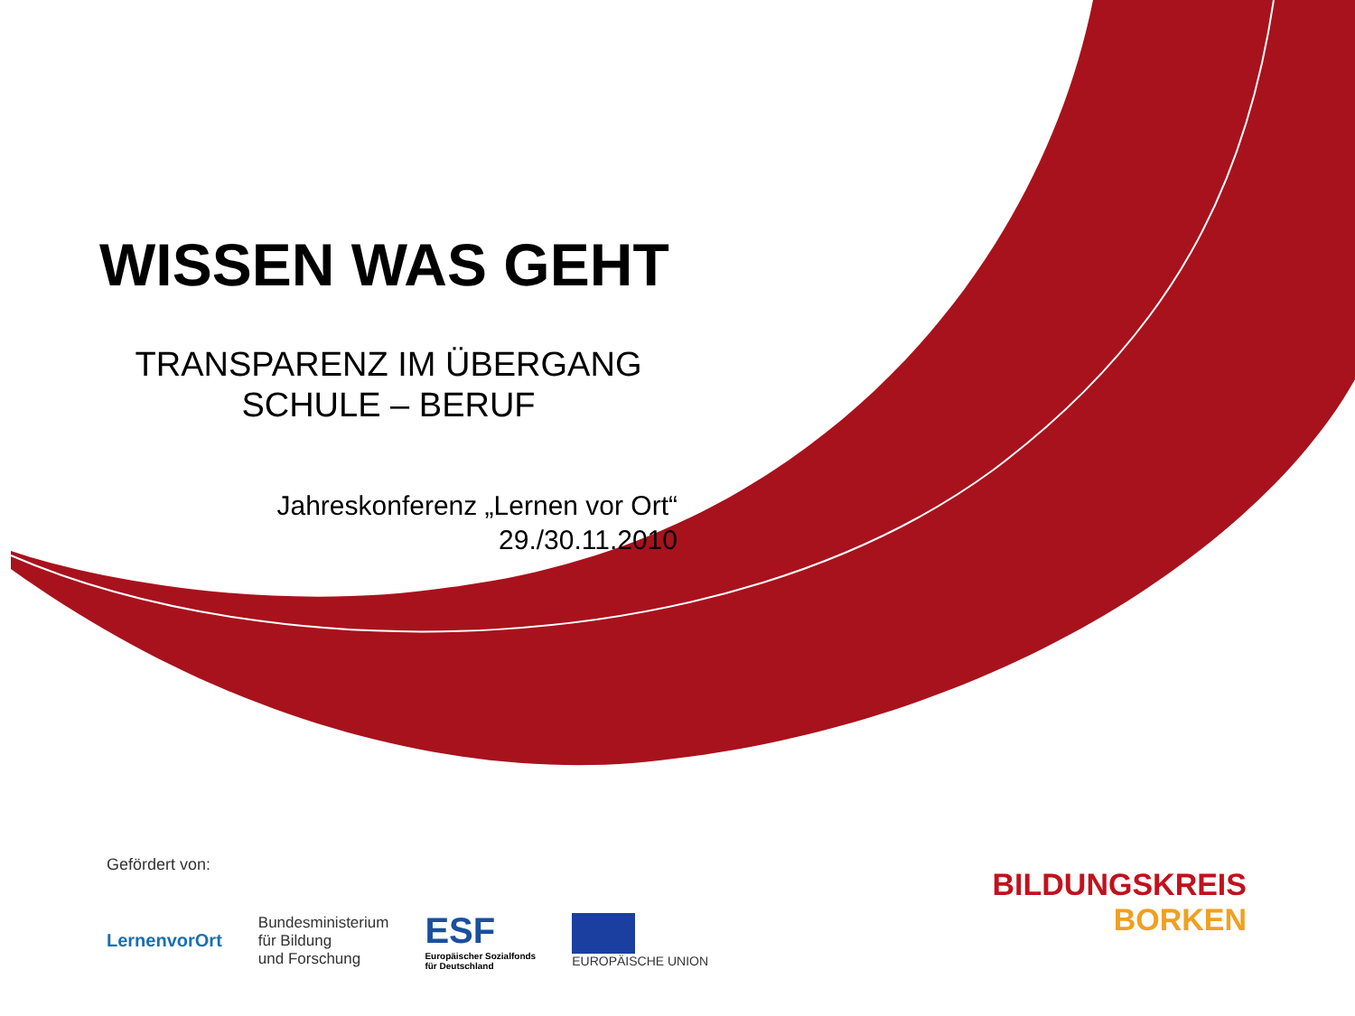WISSEN WAS GEHT
TRANSPARENZ IM ÜBERGANG
SCHULE – BERUF
Jahreskonferenz „Lernen vor Ort“
29./30.11.2010
Gefördert von:
LernenvorOrt
Bundesministerium
für Bildung
und Forschung
ESF
Europäischer Sozialfonds
für Deutschland
EUROPÄISCHE UNION
BILDUNGSKREIS
BORKEN